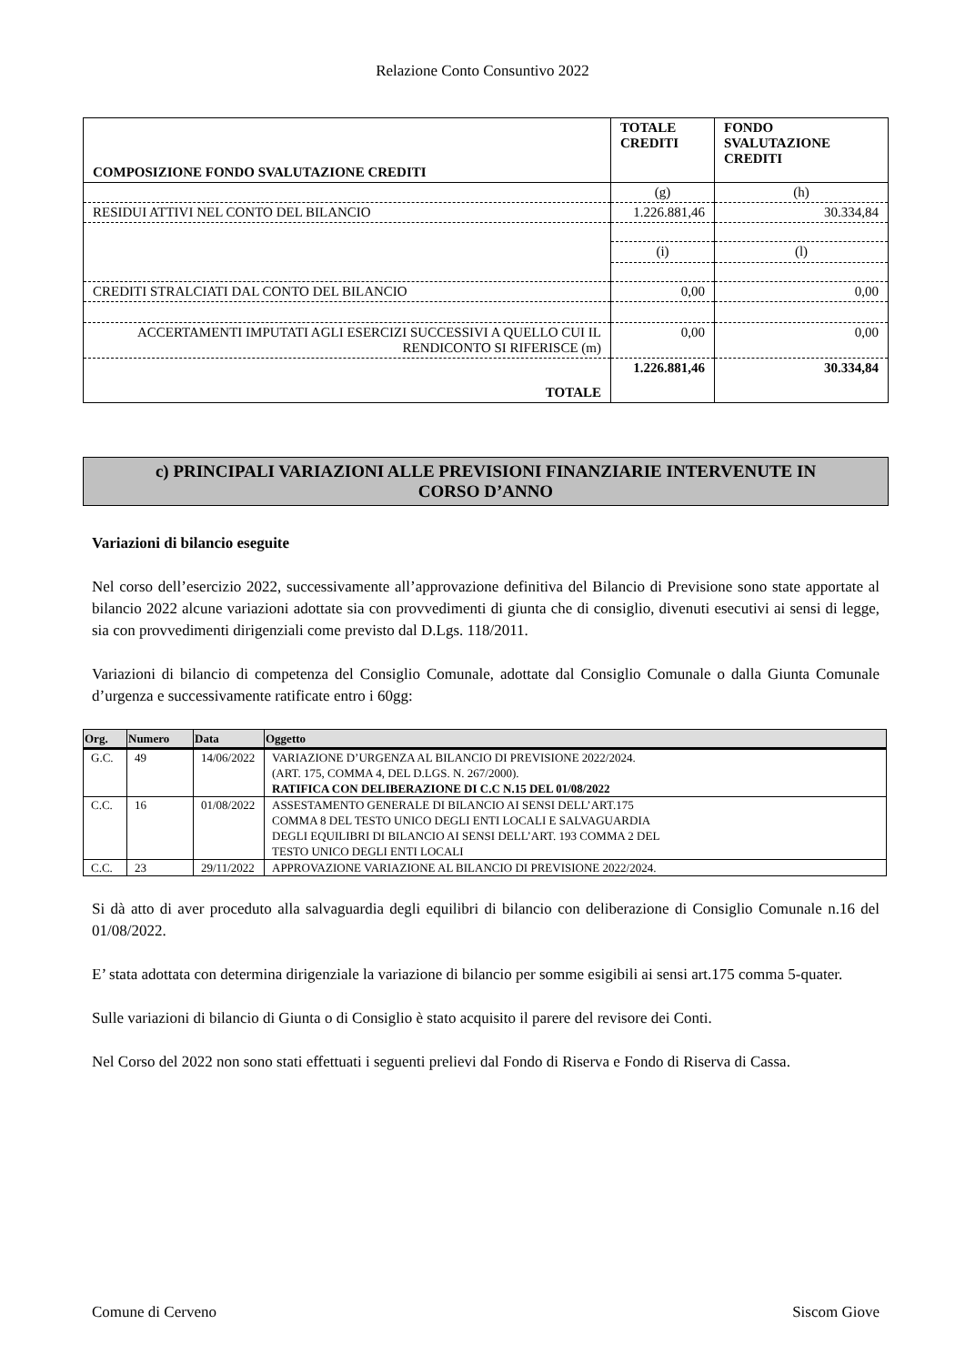Relazione Conto Consuntivo 2022
| COMPOSIZIONE FONDO SVALUTAZIONE CREDITI | TOTALE CREDITI | FONDO SVALUTAZIONE CREDITI |
| | (g) | (h) |
| RESIDUI ATTIVI NEL CONTO DEL BILANCIO | 1.226.881,46 | 30.334,84 |
| | (i) | (l) |
| CREDITI STRALCIATI DAL CONTO DEL BILANCIO | 0,00 | 0,00 |
| ACCERTAMENTI IMPUTATI AGLI ESERCIZI SUCCESSIVI A QUELLO CUI IL RENDICONTO SI RIFERISCE (m) | 0,00 | 0,00 |
| TOTALE | 1.226.881,46 | 30.334,84 |
c) PRINCIPALI VARIAZIONI ALLE PREVISIONI FINANZIARIE INTERVENUTE IN
CORSO D’ANNO
Variazioni di bilancio eseguite
Nel corso dell’esercizio 2022, successivamente all’approvazione definitiva del Bilancio di Previsione sono state apportate al bilancio 2022 alcune variazioni adottate sia con provvedimenti di giunta che di consiglio, divenuti esecutivi ai sensi di legge, sia con provvedimenti dirigenziali come previsto dal D.Lgs. 118/2011.
Variazioni di bilancio di competenza del Consiglio Comunale, adottate dal Consiglio Comunale o dalla Giunta Comunale d’urgenza e successivamente ratificate entro i 60gg:
| Org. | Numero | Data | Oggetto |
| --- | --- | --- | --- |
| G.C. | 49 | 14/06/2022 | VARIAZIONE D’URGENZA AL BILANCIO DI PREVISIONE 2022/2024. (ART. 175, COMMA 4, DEL D.LGS. N. 267/2000). RATIFICA CON DELIBERAZIONE DI C.C N.15 DEL 01/08/2022 |
| C.C. | 16 | 01/08/2022 | ASSESTAMENTO GENERALE DI BILANCIO AI SENSI DELL’ART.175 COMMA 8 DEL TESTO UNICO DEGLI ENTI LOCALI E SALVAGUARDIA DEGLI EQUILIBRI DI BILANCIO AI SENSI DELL’ART. 193 COMMA 2 DEL TESTO UNICO DEGLI ENTI LOCALI |
| C.C. | 23 | 29/11/2022 | APPROVAZIONE VARIAZIONE AL BILANCIO DI PREVISIONE 2022/2024. |
Si dà atto di aver proceduto alla salvaguardia degli equilibri di bilancio con deliberazione di Consiglio Comunale n.16 del 01/08/2022.
E’ stata adottata con determina dirigenziale la variazione di bilancio per somme esigibili ai sensi art.175 comma 5-quater.
Sulle variazioni di bilancio di Giunta o di Consiglio è stato acquisito il parere del revisore dei Conti.
Nel Corso del 2022 non sono stati effettuati i seguenti prelievi dal Fondo di Riserva e Fondo di Riserva di Cassa.
Comune di Cerveno Siscom Giove